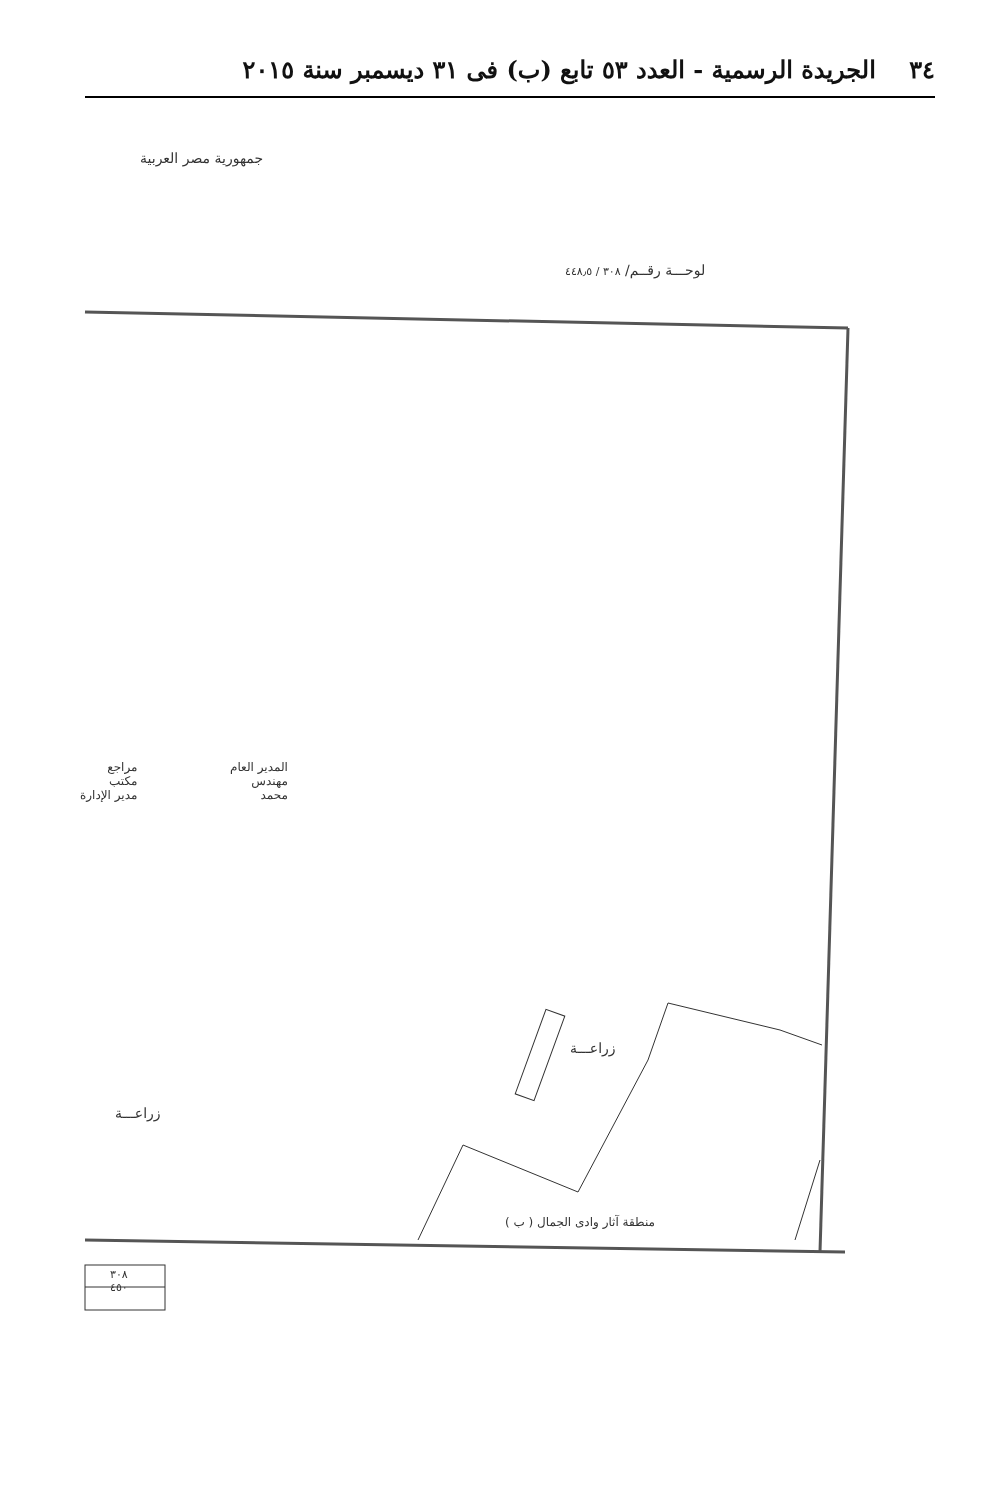٣٤ الجريدة الرسمية - العدد ٥٣ تابع (ب) فى ٣١ ديسمبر سنة ٢٠١٥
جمهورية مصر العربية
لوحـــة رقــم/ ٣٠٨ / ٤٤٨٫٥
مراجع
مكتب
مدير الإدارة
المدير العام
مهندس
محمد
زراعـــة
زراعـــة
منطقة آثار وادى الجمال ( ب )
٣٠٨
٤٥٠